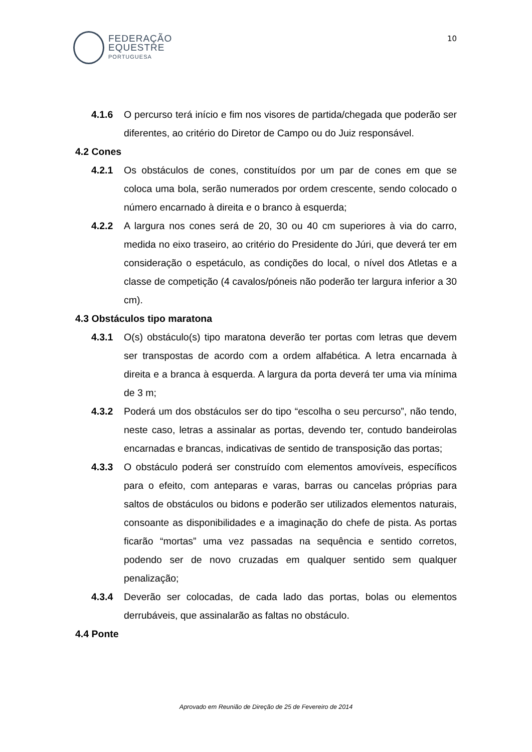FEDERAÇÃO
EQUESTRE
PORTUGUESA
10
4.1.6 O percurso terá início e fim nos visores de partida/chegada que poderão ser diferentes, ao critério do Diretor de Campo ou do Juiz responsável.
4.2 Cones
4.2.1 Os obstáculos de cones, constituídos por um par de cones em que se coloca uma bola, serão numerados por ordem crescente, sendo colocado o número encarnado à direita e o branco à esquerda;
4.2.2 A largura nos cones será de 20, 30 ou 40 cm superiores à via do carro, medida no eixo traseiro, ao critério do Presidente do Júri, que deverá ter em consideração o espetáculo, as condições do local, o nível dos Atletas e a classe de competição (4 cavalos/póneis não poderão ter largura inferior a 30 cm).
4.3 Obstáculos tipo maratona
4.3.1 O(s) obstáculo(s) tipo maratona deverão ter portas com letras que devem ser transpostas de acordo com a ordem alfabética. A letra encarnada à direita e a branca à esquerda. A largura da porta deverá ter uma via mínima de 3 m;
4.3.2 Poderá um dos obstáculos ser do tipo “escolha o seu percurso”, não tendo, neste caso, letras a assinalar as portas, devendo ter, contudo bandeirolas encarnadas e brancas, indicativas de sentido de transposição das portas;
4.3.3 O obstáculo poderá ser construído com elementos amovíveis, específicos para o efeito, com anteparas e varas, barras ou cancelas próprias para saltos de obstáculos ou bidons e poderão ser utilizados elementos naturais, consoante as disponibilidades e a imaginação do chefe de pista. As portas ficarão “mortas” uma vez passadas na sequência e sentido corretos, podendo ser de novo cruzadas em qualquer sentido sem qualquer penalização;
4.3.4 Deverão ser colocadas, de cada lado das portas, bolas ou elementos derrubáveis, que assinalarão as faltas no obstáculo.
4.4 Ponte
Aprovado em Reunião de Direção de 25 de Fevereiro de 2014